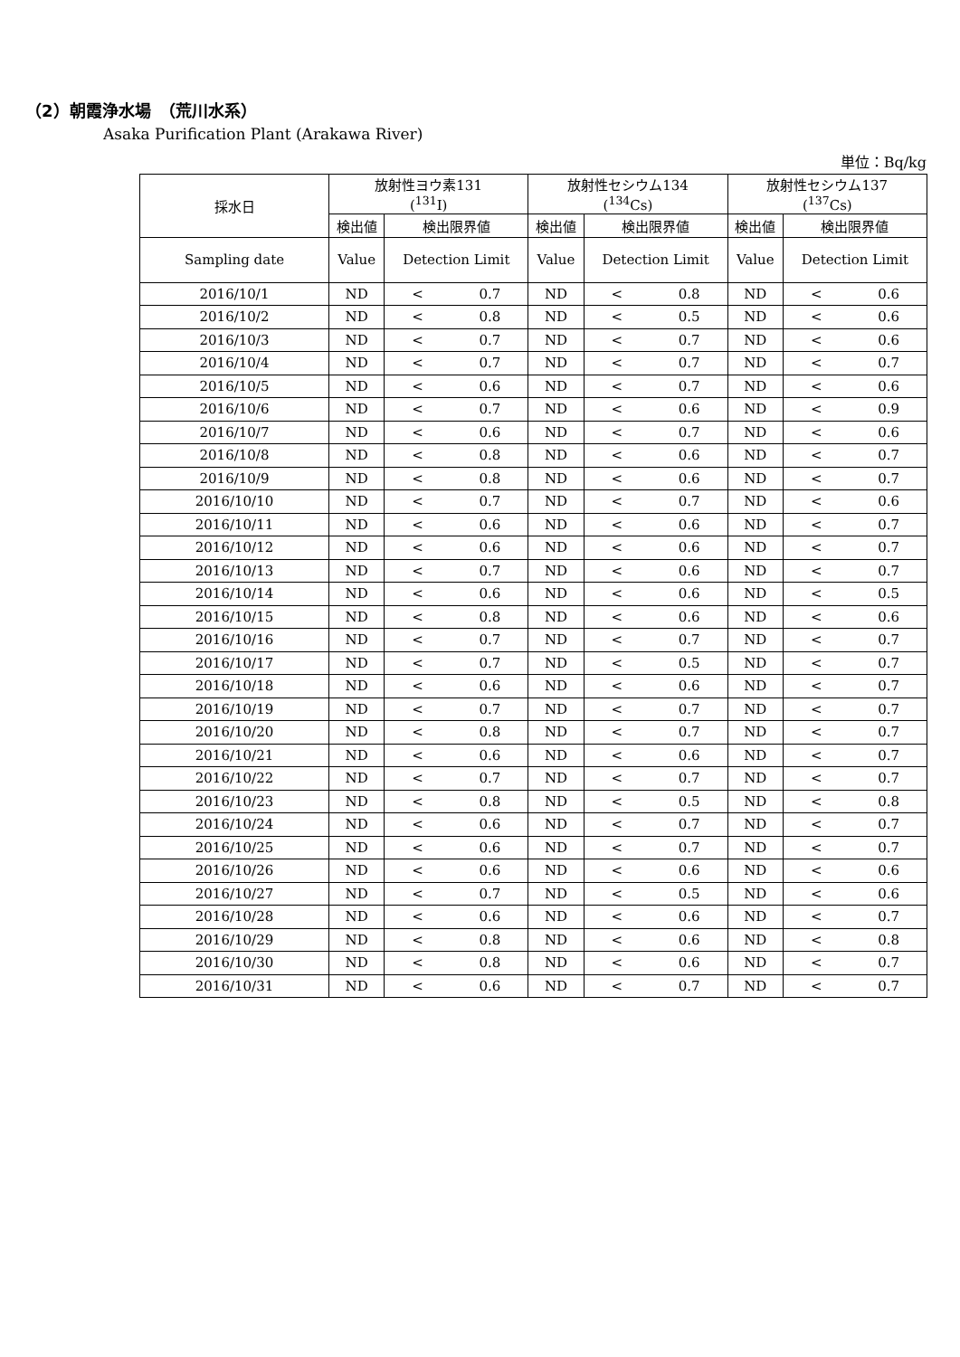（2）朝霞浄水場　（荒川水系）
Asaka Purification Plant (Arakawa River)
単位：Bq/kg
| 採水日 | 放射性ヨウ素131 (<sup>131</sup>I) | | 放射性セシウム134 (<sup>134</sup>Cs) | | 放射性セシウム137 (<sup>137</sup>Cs) | |
| --- | --- | --- | --- | --- | --- | --- |
| | 検出値 | 検出限界値 | 検出値 | 検出限界値 | 検出値 | 検出限界値 |
| Sampling date | Value | Detection Limit | Value | Detection Limit | Value | Detection Limit |
| 2016/10/1 | ND | < 0.7 | ND | < 0.8 | ND | < 0.6 |
| 2016/10/2 | ND | < 0.8 | ND | < 0.5 | ND | < 0.6 |
| 2016/10/3 | ND | < 0.7 | ND | < 0.7 | ND | < 0.6 |
| 2016/10/4 | ND | < 0.7 | ND | < 0.7 | ND | < 0.7 |
| 2016/10/5 | ND | < 0.6 | ND | < 0.7 | ND | < 0.6 |
| 2016/10/6 | ND | < 0.7 | ND | < 0.6 | ND | < 0.9 |
| 2016/10/7 | ND | < 0.6 | ND | < 0.7 | ND | < 0.6 |
| 2016/10/8 | ND | < 0.8 | ND | < 0.6 | ND | < 0.7 |
| 2016/10/9 | ND | < 0.8 | ND | < 0.6 | ND | < 0.7 |
| 2016/10/10 | ND | < 0.7 | ND | < 0.7 | ND | < 0.6 |
| 2016/10/11 | ND | < 0.6 | ND | < 0.6 | ND | < 0.7 |
| 2016/10/12 | ND | < 0.6 | ND | < 0.6 | ND | < 0.7 |
| 2016/10/13 | ND | < 0.7 | ND | < 0.6 | ND | < 0.7 |
| 2016/10/14 | ND | < 0.6 | ND | < 0.6 | ND | < 0.5 |
| 2016/10/15 | ND | < 0.8 | ND | < 0.6 | ND | < 0.6 |
| 2016/10/16 | ND | < 0.7 | ND | < 0.7 | ND | < 0.7 |
| 2016/10/17 | ND | < 0.7 | ND | < 0.5 | ND | < 0.7 |
| 2016/10/18 | ND | < 0.6 | ND | < 0.6 | ND | < 0.7 |
| 2016/10/19 | ND | < 0.7 | ND | < 0.7 | ND | < 0.7 |
| 2016/10/20 | ND | < 0.8 | ND | < 0.7 | ND | < 0.7 |
| 2016/10/21 | ND | < 0.6 | ND | < 0.6 | ND | < 0.7 |
| 2016/10/22 | ND | < 0.7 | ND | < 0.7 | ND | < 0.7 |
| 2016/10/23 | ND | < 0.8 | ND | < 0.5 | ND | < 0.8 |
| 2016/10/24 | ND | < 0.6 | ND | < 0.7 | ND | < 0.7 |
| 2016/10/25 | ND | < 0.6 | ND | < 0.7 | ND | < 0.7 |
| 2016/10/26 | ND | < 0.6 | ND | < 0.6 | ND | < 0.6 |
| 2016/10/27 | ND | < 0.7 | ND | < 0.5 | ND | < 0.6 |
| 2016/10/28 | ND | < 0.6 | ND | < 0.6 | ND | < 0.7 |
| 2016/10/29 | ND | < 0.8 | ND | < 0.6 | ND | < 0.8 |
| 2016/10/30 | ND | < 0.8 | ND | < 0.6 | ND | < 0.7 |
| 2016/10/31 | ND | < 0.6 | ND | < 0.7 | ND | < 0.7 |